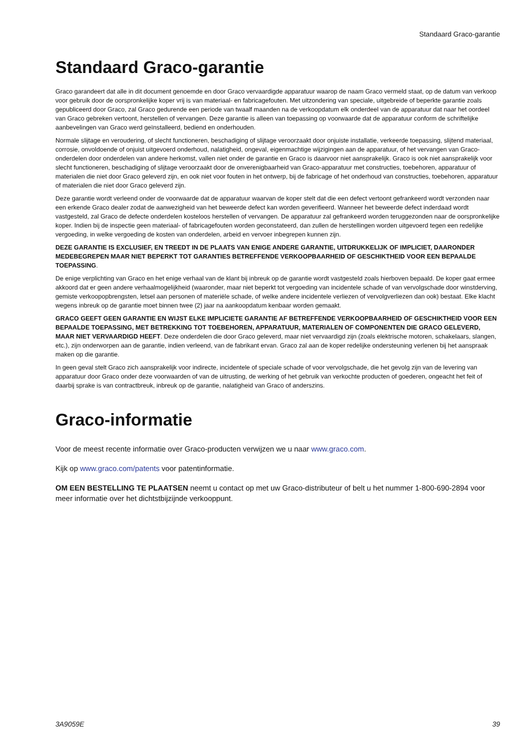Standaard Graco-garantie
Standaard Graco-garantie
Graco garandeert dat alle in dit document genoemde en door Graco vervaardigde apparatuur waarop de naam Graco vermeld staat, op de datum van verkoop voor gebruik door de oorspronkelijke koper vrij is van materiaal- en fabricagefouten. Met uitzondering van speciale, uitgebreide of beperkte garantie zoals gepubliceerd door Graco, zal Graco gedurende een periode van twaalf maanden na de verkoopdatum elk onderdeel van de apparatuur dat naar het oordeel van Graco gebreken vertoont, herstellen of vervangen. Deze garantie is alleen van toepassing op voorwaarde dat de apparatuur conform de schriftelijke aanbevelingen van Graco werd geïnstalleerd, bediend en onderhouden.
Normale slijtage en veroudering, of slecht functioneren, beschadiging of slijtage veroorzaakt door onjuiste installatie, verkeerde toepassing, slijtend materiaal, corrosie, onvoldoende of onjuist uitgevoerd onderhoud, nalatigheid, ongeval, eigenmachtige wijzigingen aan de apparatuur, of het vervangen van Graco-onderdelen door onderdelen van andere herkomst, vallen niet onder de garantie en Graco is daarvoor niet aansprakelijk. Graco is ook niet aansprakelijk voor slecht functioneren, beschadiging of slijtage veroorzaakt door de onverenigbaarheid van Graco-apparatuur met constructies, toebehoren, apparatuur of materialen die niet door Graco geleverd zijn, en ook niet voor fouten in het ontwerp, bij de fabricage of het onderhoud van constructies, toebehoren, apparatuur of materialen die niet door Graco geleverd zijn.
Deze garantie wordt verleend onder de voorwaarde dat de apparatuur waarvan de koper stelt dat die een defect vertoont gefrankeerd wordt verzonden naar een erkende Graco dealer zodat de aanwezigheid van het beweerde defect kan worden geverifieerd. Wanneer het beweerde defect inderdaad wordt vastgesteld, zal Graco de defecte onderdelen kosteloos herstellen of vervangen. De apparatuur zal gefrankeerd worden teruggezonden naar de oorspronkelijke koper. Indien bij de inspectie geen materiaal- of fabricagefouten worden geconstateerd, dan zullen de herstellingen worden uitgevoerd tegen een redelijke vergoeding, in welke vergoeding de kosten van onderdelen, arbeid en vervoer inbegrepen kunnen zijn.
DEZE GARANTIE IS EXCLUSIEF, EN TREEDT IN DE PLAATS VAN ENIGE ANDERE GARANTIE, UITDRUKKELIJK OF IMPLICIET, DAARONDER MEDEBEGREPEN MAAR NIET BEPERKT TOT GARANTIES BETREFFENDE VERKOOPBAARHEID OF GESCHIKTHEID VOOR EEN BEPAALDE TOEPASSING.
De enige verplichting van Graco en het enige verhaal van de klant bij inbreuk op de garantie wordt vastgesteld zoals hierboven bepaald. De koper gaat ermee akkoord dat er geen andere verhaalmogelijkheid (waaronder, maar niet beperkt tot vergoeding van incidentele schade of van vervolgschade door winstderving, gemiste verkoopopbrengsten, letsel aan personen of materiële schade, of welke andere incidentele verliezen of vervolgverliezen dan ook) bestaat. Elke klacht wegens inbreuk op de garantie moet binnen twee (2) jaar na aankoopdatum kenbaar worden gemaakt.
GRACO GEEFT GEEN GARANTIE EN WIJST ELKE IMPLICIETE GARANTIE AF BETREFFENDE VERKOOPBAARHEID OF GESCHIKTHEID VOOR EEN BEPAALDE TOEPASSING, MET BETREKKING TOT TOEBEHOREN, APPARATUUR, MATERIALEN OF COMPONENTEN DIE GRACO GELEVERD, MAAR NIET VERVAARDIGD HEEFT. Deze onderdelen die door Graco geleverd, maar niet vervaardigd zijn (zoals elektrische motoren, schakelaars, slangen, etc.), zijn onderworpen aan de garantie, indien verleend, van de fabrikant ervan. Graco zal aan de koper redelijke ondersteuning verlenen bij het aanspraak maken op die garantie.
In geen geval stelt Graco zich aansprakelijk voor indirecte, incidentele of speciale schade of voor vervolgschade, die het gevolg zijn van de levering van apparatuur door Graco onder deze voorwaarden of van de uitrusting, de werking of het gebruik van verkochte producten of goederen, ongeacht het feit of daarbij sprake is van contractbreuk, inbreuk op de garantie, nalatigheid van Graco of anderszins.
Graco-informatie
Voor de meest recente informatie over Graco-producten verwijzen we u naar www.graco.com.
Kijk op www.graco.com/patents voor patentinformatie.
OM EEN BESTELLING TE PLAATSEN neemt u contact op met uw Graco-distributeur of belt u het nummer 1-800-690-2894 voor meer informatie over het dichtstbijzijnde verkooppunt.
3A9059E 39